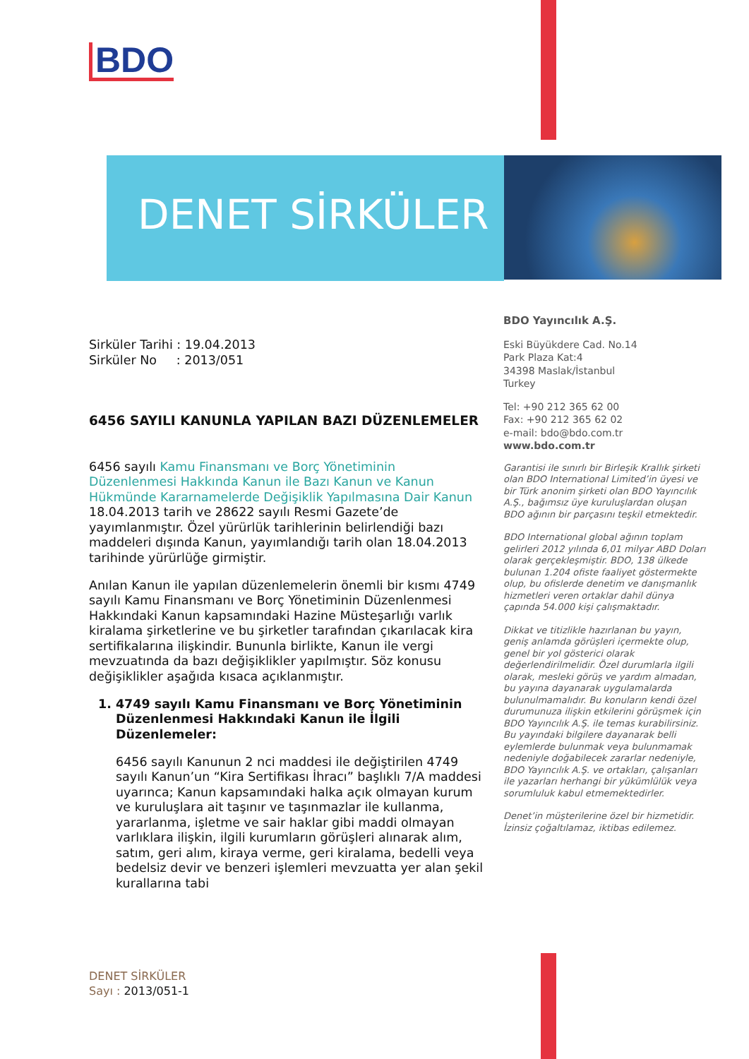BDO
DENET SİRKÜLER
Sirküler Tarihi : 19.04.2013
Sirküler No : 2013/051
6456 SAYILI KANUNLA YAPILAN BAZI DÜZENLEMELER
6456 sayılı Kamu Finansmanı ve Borç Yönetiminin Düzenlenmesi Hakkında Kanun ile Bazı Kanun ve Kanun Hükmünde Kararnamelerde Değişiklik Yapılmasına Dair Kanun 18.04.2013 tarih ve 28622 sayılı Resmi Gazete’de yayımlanmıştır. Özel yürürlük tarihlerinin belirlendiği bazı maddeleri dışında Kanun, yayımlandığı tarih olan 18.04.2013 tarihinde yürürlüğe girmiştir.
Anılan Kanun ile yapılan düzenlemelerin önemli bir kısmı 4749 sayılı Kamu Finansmanı ve Borç Yönetiminin Düzenlenmesi Hakkındaki Kanun kapsamındaki Hazine Müsteşarlığı varlık kiralama şirketlerine ve bu şirketler tarafından çıkarılacak kira sertifikalarına ilişkindir. Bununla birlikte, Kanun ile vergi mevzuatında da bazı değişiklikler yapılmıştır. Söz konusu değişiklikler aşağıda kısaca açıklanmıştır.
1. 4749 sayılı Kamu Finansmanı ve Borç Yönetiminin Düzenlenmesi Hakkındaki Kanun ile İlgili Düzenlemeler:
6456 sayılı Kanunun 2 nci maddesi ile değiştirilen 4749 sayılı Kanun’un “Kira Sertifikası İhracı” başlıklı 7/A maddesi uyarınca; Kanun kapsamındaki halka açık olmayan kurum ve kuruluşlara ait taşınır ve taşınmazlar ile kullanma, yararlanma, işletme ve sair haklar gibi maddi olmayan varlıklara ilişkin, ilgili kurumların görüşleri alınarak alım, satım, geri alım, kiraya verme, geri kiralama, bedelli veya bedelsiz devir ve benzeri işlemleri mevzuatta yer alan şekil kurallarına tabi
BDO Yayıncılık A.Ş.
Eski Büyükdere Cad. No.14
Park Plaza Kat:4
34398 Maslak/İstanbul
Turkey
Tel: +90 212 365 62 00
Fax: +90 212 365 62 02
e-mail: bdo@bdo.com.tr
www.bdo.com.tr
Garantisi ile sınırlı bir Birleşik Krallık şirketi olan BDO International Limited’in üyesi ve bir Türk anonim şirketi olan BDO Yayıncılık A.Ş., bağımsız üye kuruluşlardan oluşan BDO ağının bir parçasını teşkil etmektedir.
BDO International global ağının toplam gelirleri 2012 yılında 6,01 milyar ABD Doları olarak gerçekleşmiştir. BDO, 138 ülkede bulunan 1.204 ofiste faaliyet göstermekte olup, bu ofislerde denetim ve danışmanlık hizmetleri veren ortaklar dahil dünya çapında 54.000 kişi çalışmaktadır.
Dikkat ve titizlikle hazırlanan bu yayın, geniş anlamda görüşleri içermekte olup, genel bir yol gösterici olarak değerlendirilmelidir. Özel durumlarla ilgili olarak, mesleki görüş ve yardım almadan, bu yayına dayanarak uygulamalarda bulunulmamalıdır. Bu konuların kendi özel durumunuza ilişkin etkilerini görüşmek için BDO Yayıncılık A.Ş. ile temas kurabilirsiniz. Bu yayındaki bilgilere dayanarak belli eylemlerde bulunmak veya bulunmamak nedeniyle doğabilecek zararlar nedeniyle, BDO Yayıncılık A.Ş. ve ortakları, çalışanları ile yazarları herhangi bir yükümlülük veya sorumluluk kabul etmemektedirler.
Denet’in müşterilerine özel bir hizmetidir. İzinsiz çoğaltılamaz, iktibas edilemez.
DENET SİRKÜLER
Sayı : 2013/051-1